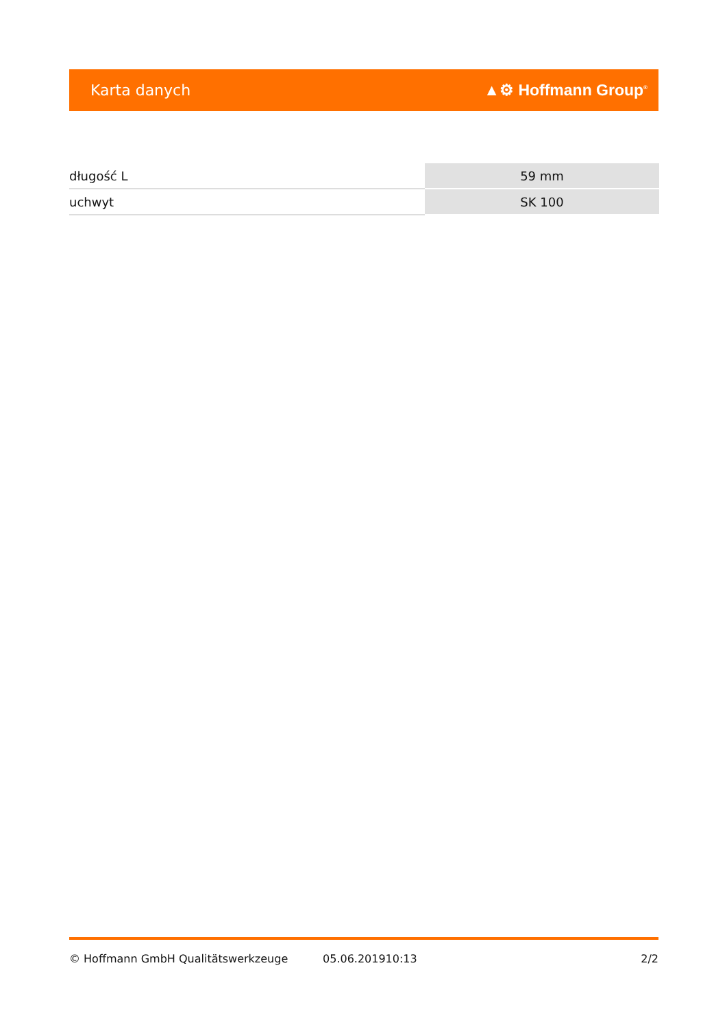Karta danych ▲⚙ Hoffmann Group<sup>®</sup>
| długość L | 59 mm |
| uchwyt | SK 100 |
© Hoffmann GmbH Qualitätswerkzeuge 05.06.201910:13 2/2